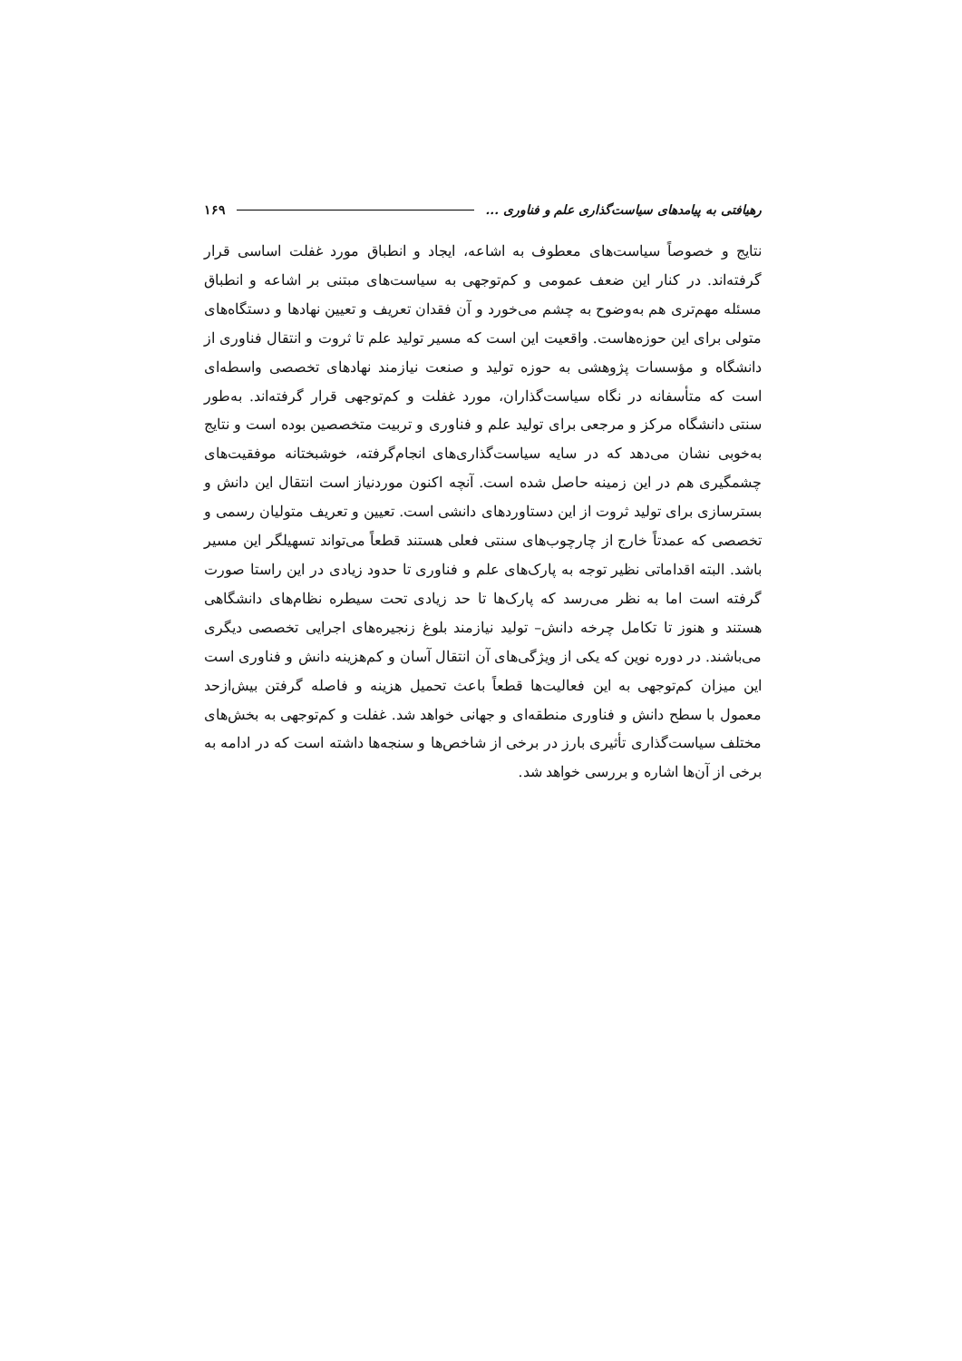رهیافتی به پیامدهای سیاست‌گذاری علم و فناوری ... ۱۶۹
نتایج و خصوصاً سیاست‌های معطوف به اشاعه، ایجاد و انطباق مورد غفلت اساسی قرار گرفته‌اند. در کنار این ضعف عمومی و کم‌توجهی به سیاست‌های مبتنی بر اشاعه و انطباق مسئله مهم‌تری هم به‌وضوح به چشم می‌خورد و آن فقدان تعریف و تعیین نهادها و دستگاه‌های متولی برای این حوزه‌هاست. واقعیت این است که مسیر تولید علم تا ثروت و انتقال فناوری از دانشگاه و مؤسسات پژوهشی به حوزه تولید و صنعت نیازمند نهادهای تخصصی واسطه‌ای است که متأسفانه در نگاه سیاست‌گذاران، مورد غفلت و کم‌توجهی قرار گرفته‌اند. به‌طور سنتی دانشگاه مرکز و مرجعی برای تولید علم و فناوری و تربیت متخصصین بوده است و نتایج به‌خوبی نشان می‌دهد که در سایه سیاست‌گذاری‌های انجام‌گرفته، خوشبختانه موفقیت‌های چشمگیری هم در این زمینه حاصل شده است. آنچه اکنون موردنیاز است انتقال این دانش و بسترسازی برای تولید ثروت از این دستاوردهای دانشی است. تعیین و تعریف متولیان رسمی و تخصصی که عمدتاً خارج از چارچوب‌های سنتی فعلی هستند قطعاً می‌تواند تسهیلگر این مسیر باشد. البته اقداماتی نظیر توجه به پارک‌های علم و فناوری تا حدود زیادی در این راستا صورت گرفته است اما به نظر می‌رسد که پارک‌ها تا حد زیادی تحت سیطره نظام‌های دانشگاهی هستند و هنوز تا تکامل چرخه دانش– تولید نیازمند بلوغ زنجیره‌های اجرایی تخصصی دیگری می‌باشند. در دوره نوین که یکی از ویژگی‌های آن انتقال آسان و کم‌هزینه دانش و فناوری است این میزان کم‌توجهی به این فعالیت‌ها قطعاً باعث تحمیل هزینه و فاصله گرفتن بیش‌ازحد معمول با سطح دانش و فناوری منطقه‌ای و جهانی خواهد شد. غفلت و کم‌توجهی به بخش‌های مختلف سیاست‌گذاری تأثیری بارز در برخی از شاخص‌ها و سنجه‌ها داشته است که در ادامه به برخی از آن‌ها اشاره و بررسی خواهد شد.